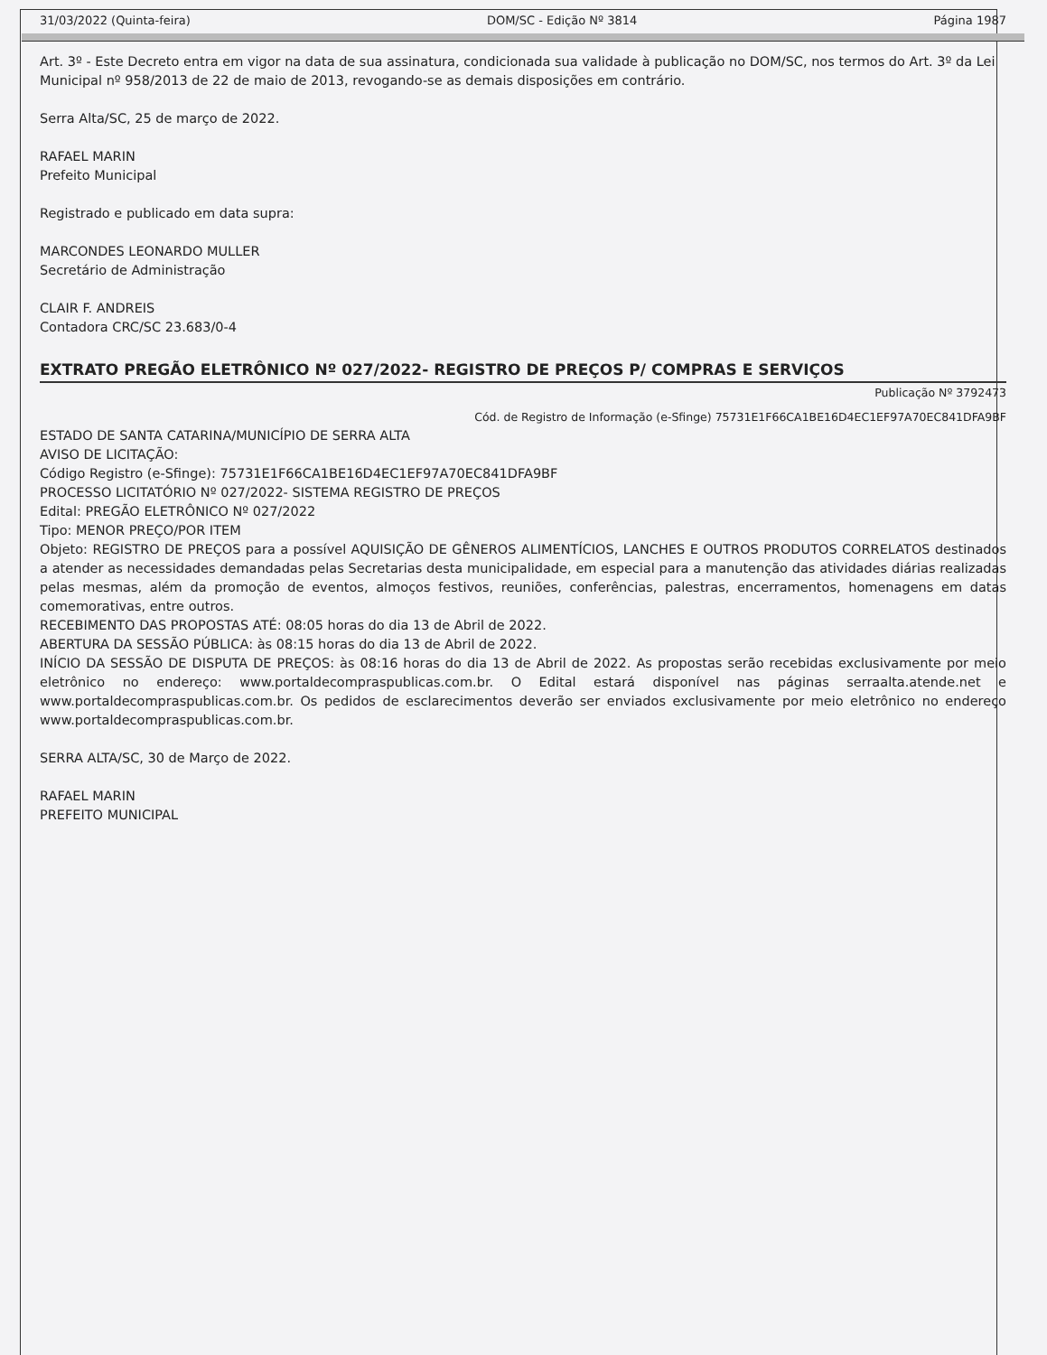31/03/2022 (Quinta-feira) DOM/SC - Edição Nº 3814 Página 1987
Art. 3º - Este Decreto entra em vigor na data de sua assinatura, condicionada sua validade à publicação no DOM/SC, nos termos do Art. 3º da Lei Municipal nº 958/2013 de 22 de maio de 2013, revogando-se as demais disposições em contrário.
Serra Alta/SC, 25 de março de 2022.
RAFAEL MARIN
Prefeito Municipal
Registrado e publicado em data supra:
MARCONDES LEONARDO MULLER
Secretário de Administração
CLAIR F. ANDREIS
Contadora CRC/SC 23.683/0-4
EXTRATO PREGÃO ELETRÔNICO Nº 027/2022- REGISTRO DE PREÇOS P/ COMPRAS E SERVIÇOS
Publicação Nº 3792473
Cód. de Registro de Informação (e-Sfinge) 75731E1F66CA1BE16D4EC1EF97A70EC841DFA9BF
ESTADO DE SANTA CATARINA/MUNICÍPIO DE SERRA ALTA
AVISO DE LICITAÇÃO:
Código Registro (e-Sfinge): 75731E1F66CA1BE16D4EC1EF97A70EC841DFA9BF
PROCESSO LICITATÓRIO Nº 027/2022- SISTEMA REGISTRO DE PREÇOS
Edital: PREGÃO ELETRÔNICO Nº 027/2022
Tipo: MENOR PREÇO/POR ITEM
Objeto: REGISTRO DE PREÇOS para a possível AQUISIÇÃO DE GÊNEROS ALIMENTÍCIOS, LANCHES E OUTROS PRODUTOS CORRELATOS destinados a atender as necessidades demandadas pelas Secretarias desta municipalidade, em especial para a manutenção das atividades diárias realizadas pelas mesmas, além da promoção de eventos, almoços festivos, reuniões, conferências, palestras, encerramentos, homenagens em datas comemorativas, entre outros.
RECEBIMENTO DAS PROPOSTAS ATÉ: 08:05 horas do dia 13 de Abril de 2022.
ABERTURA DA SESSÃO PÚBLICA: às 08:15 horas do dia 13 de Abril de 2022.
INÍCIO DA SESSÃO DE DISPUTA DE PREÇOS: às 08:16 horas do dia 13 de Abril de 2022. As propostas serão recebidas exclusivamente por meio eletrônico no endereço: www.portaldecompraspublicas.com.br. O Edital estará disponível nas páginas serraalta.atende.net e www.portaldecompraspublicas.com.br. Os pedidos de esclarecimentos deverão ser enviados exclusivamente por meio eletrônico no endereço www.portaldecompraspublicas.com.br.
SERRA ALTA/SC, 30 de Março de 2022.
RAFAEL MARIN
PREFEITO MUNICIPAL